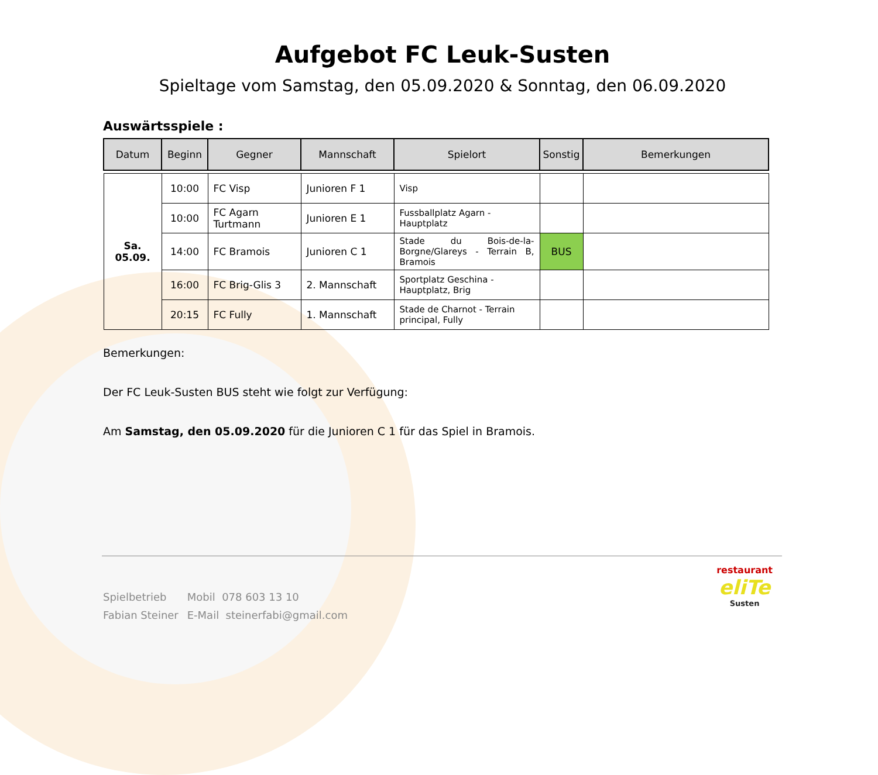Aufgebot FC Leuk-Susten
Spieltage vom Samstag, den 05.09.2020 & Sonntag, den 06.09.2020
Auswärtsspiele :
| Datum | Beginn | Gegner | Mannschaft | Spielort | Sonstig | Bemerkungen |
| --- | --- | --- | --- | --- | --- | --- |
| Sa. 05.09. | 10:00 | FC Visp | Junioren F 1 | Visp | | |
| | 10:00 | FC Agarn Turtmann | Junioren E 1 | Fussballplatz Agarn - Hauptplatz | | |
| | 14:00 | FC Bramois | Junioren C 1 | Stade du Bois-de-la-Borgne/Glareys - Terrain B, Bramois | BUS | |
| | 16:00 | FC Brig-Glis 3 | 2. Mannschaft | Sportplatz Geschina - Hauptplatz, Brig | | |
| | 20:15 | FC Fully | 1. Mannschaft | Stade de Charnot - Terrain principal, Fully | | |
Bemerkungen:
Der FC Leuk-Susten BUS steht wie folgt zur Verfügung:
Am Samstag, den 05.09.2020 für die Junioren C 1 für das Spiel in Bramois.
Spielbetrieb Mobil 078 603 13 10
Fabian Steiner E-Mail steinerfabi@gmail.com
restaurant
eliTe
Susten